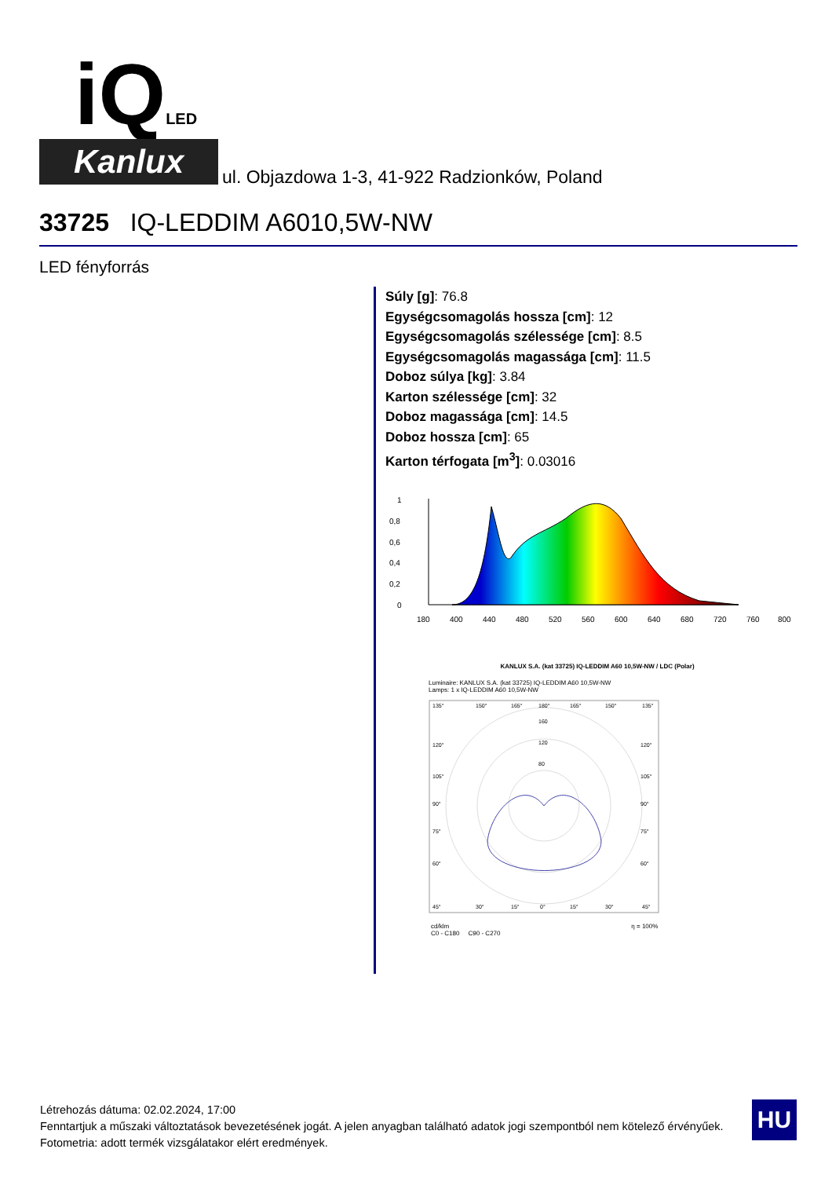iQLED
Kanlux
ul. Objazdowa 1-3, 41-922 Radzionków, Poland
33725 IQ-LEDDIM A6010,5W-NW
LED fényforrás
Súly [g]: 76.8
Egységcsomagolás hossza [cm]: 12
Egységcsomagolás szélessége [cm]: 8.5
Egységcsomagolás magassága [cm]: 11.5
Doboz súlya [kg]: 3.84
Karton szélessége [cm]: 32
Doboz magassága [cm]: 14.5
Doboz hossza [cm]: 65
Karton térfogata [m<sup>3</sup>]: 0.03016
1
0,8
0,6
0,4
0,2
0
180
400
440
480
520
560
600
640
680
720
760
800
KANLUX S.A. (kat 33725) IQ-LEDDIM A60 10,5W-NW / LDC (Polar)
Luminaire: KANLUX S.A. (kat 33725) IQ-LEDDIM A60 10,5W-NW
Lamps: 1 x IQ-LEDDIM A60 10,5W-NW
135°
150°
165°
180°
165°
150°
135°
160
120
80
120°
105°
90°
75°
60°
120°
105°
90°
75°
60°
45°
30°
15°
0°
15°
30°
45°
cd/klm η = 100%
C0 - C180 C90 - C270
Létrehozás dátuma: 02.02.2024, 17:00
Fenntartjuk a műszaki változtatások bevezetésének jogát. A jelen anyagban található adatok jogi szempontból nem kötelező érvényűek.
Fotometria: adott termék vizsgálatakor elért eredmények.
HU